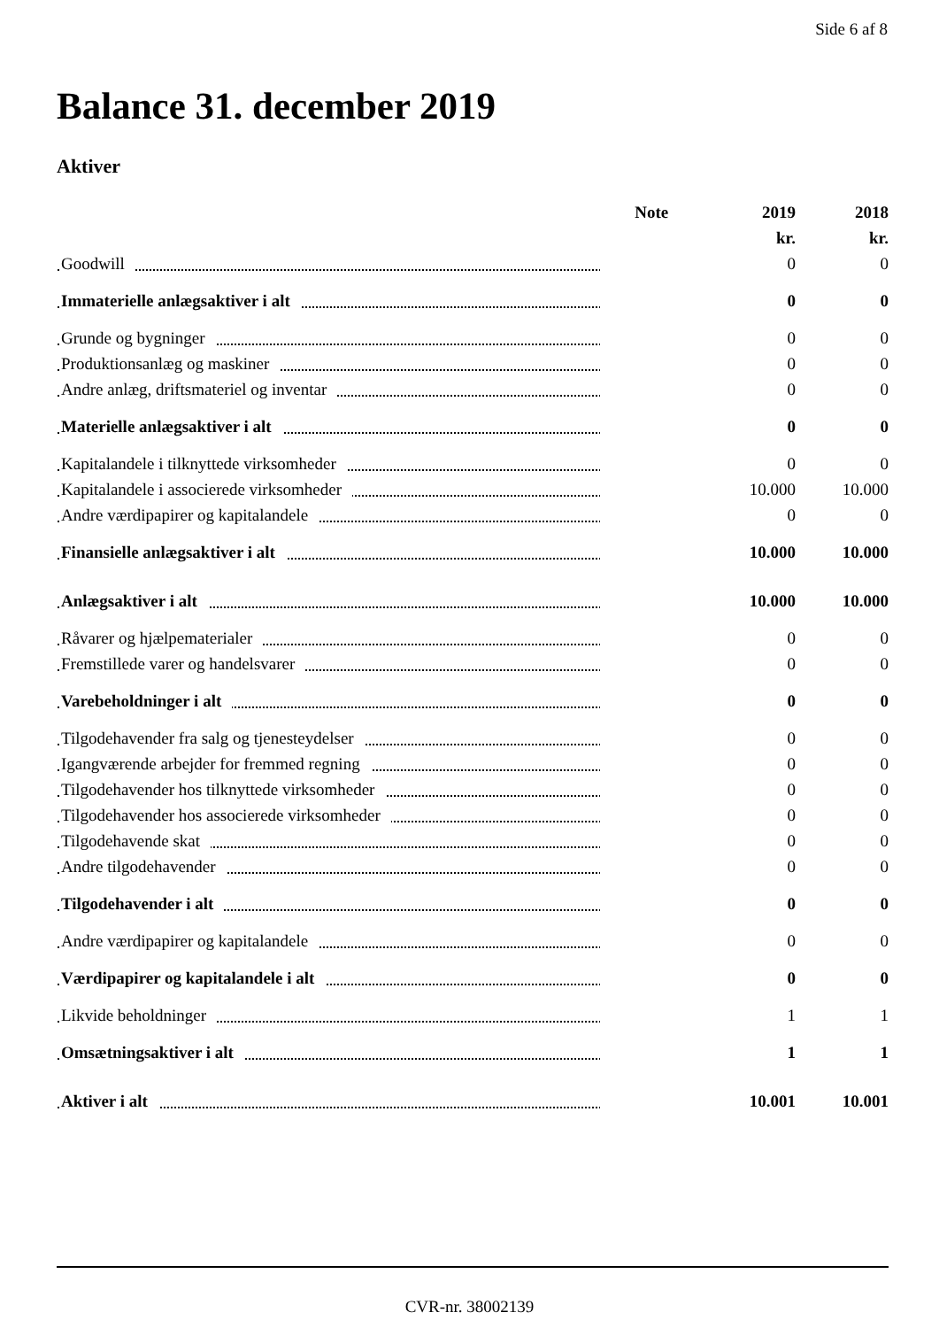Side 6 af 8
Balance 31. december 2019
Aktiver
| | Note | 2019 | 2018 |
| --- | --- | --- | --- |
| | | kr. | kr. |
| Goodwill | | 0 | 0 |
| Immaterielle anlægsaktiver i alt | | 0 | 0 |
| Grunde og bygninger | | 0 | 0 |
| Produktionsanlæg og maskiner | | 0 | 0 |
| Andre anlæg, driftsmateriel og inventar | | 0 | 0 |
| Materielle anlægsaktiver i alt | | 0 | 0 |
| Kapitalandele i tilknyttede virksomheder | | 0 | 0 |
| Kapitalandele i associerede virksomheder | | 10.000 | 10.000 |
| Andre værdipapirer og kapitalandele | | 0 | 0 |
| Finansielle anlægsaktiver i alt | | 10.000 | 10.000 |
| Anlægsaktiver i alt | | 10.000 | 10.000 |
| Råvarer og hjælpematerialer | | 0 | 0 |
| Fremstillede varer og handelsvarer | | 0 | 0 |
| Varebeholdninger i alt | | 0 | 0 |
| Tilgodehavender fra salg og tjenesteydelser | | 0 | 0 |
| Igangværende arbejder for fremmed regning | | 0 | 0 |
| Tilgodehavender hos tilknyttede virksomheder | | 0 | 0 |
| Tilgodehavender hos associerede virksomheder | | 0 | 0 |
| Tilgodehavende skat | | 0 | 0 |
| Andre tilgodehavender | | 0 | 0 |
| Tilgodehavender i alt | | 0 | 0 |
| Andre værdipapirer og kapitalandele | | 0 | 0 |
| Værdipapirer og kapitalandele i alt | | 0 | 0 |
| Likvide beholdninger | | 1 | 1 |
| Omsætningsaktiver i alt | | 1 | 1 |
| Aktiver i alt | | 10.001 | 10.001 |
CVR-nr. 38002139